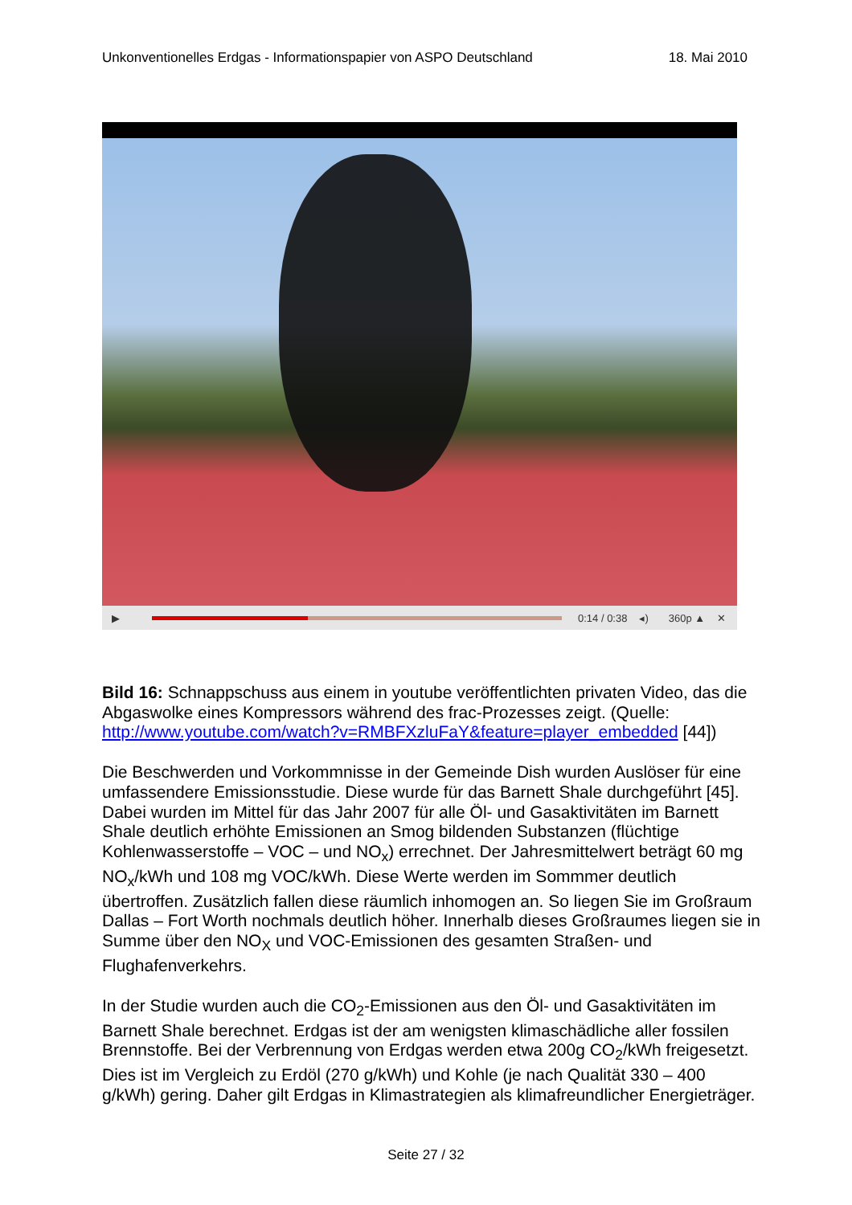Unkonventionelles Erdgas - Informationspapier von ASPO Deutschland 18. Mai 2010
▶ 0:14 / 0:38 ◂) 360p ▲ ✕
Bild 16: Schnappschuss aus einem in youtube veröffentlichten privaten Video, das die Abgaswolke eines Kompressors während des frac-Prozesses zeigt. (Quelle: http://www.youtube.com/watch?v=RMBFXzluFaY&feature=player_embedded [44])
Die Beschwerden und Vorkommnisse in der Gemeinde Dish wurden Auslöser für eine umfassendere Emissionsstudie. Diese wurde für das Barnett Shale durchgeführt [45]. Dabei wurden im Mittel für das Jahr 2007 für alle Öl- und Gasaktivitäten im Barnett Shale deutlich erhöhte Emissionen an Smog bildenden Substanzen (flüchtige Kohlenwasserstoffe – VOC – und NO<sub>x</sub>) errechnet. Der Jahresmittelwert beträgt 60 mg NO<sub>x</sub>/kWh und 108 mg VOC/kWh. Diese Werte werden im Sommmer deutlich übertroffen. Zusätzlich fallen diese räumlich inhomogen an. So liegen Sie im Großraum Dallas – Fort Worth nochmals deutlich höher. Innerhalb dieses Großraumes liegen sie in Summe über den NO<sub>X</sub> und VOC-Emissionen des gesamten Straßen- und Flughafenverkehrs.
In der Studie wurden auch die CO<sub>2</sub>-Emissionen aus den Öl- und Gasaktivitäten im Barnett Shale berechnet. Erdgas ist der am wenigsten klimaschädliche aller fossilen Brennstoffe. Bei der Verbrennung von Erdgas werden etwa 200g CO<sub>2</sub>/kWh freigesetzt. Dies ist im Vergleich zu Erdöl (270 g/kWh) und Kohle (je nach Qualität 330 – 400 g/kWh) gering. Daher gilt Erdgas in Klimastrategien als klimafreundlicher Energieträger.
Seite 27 / 32